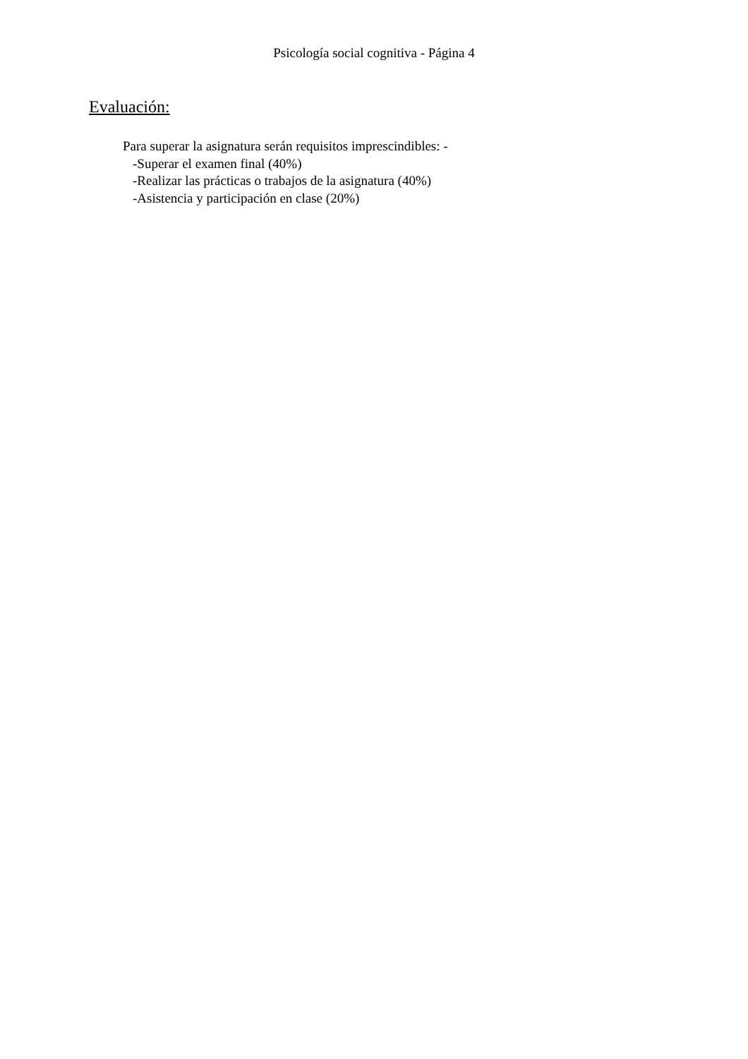Psicología social cognitiva - Página 4
Evaluación:
Para superar la asignatura serán requisitos imprescindibles: -
-Superar el examen final (40%)
-Realizar las prácticas o trabajos de la asignatura (40%)
-Asistencia y participación en clase (20%)